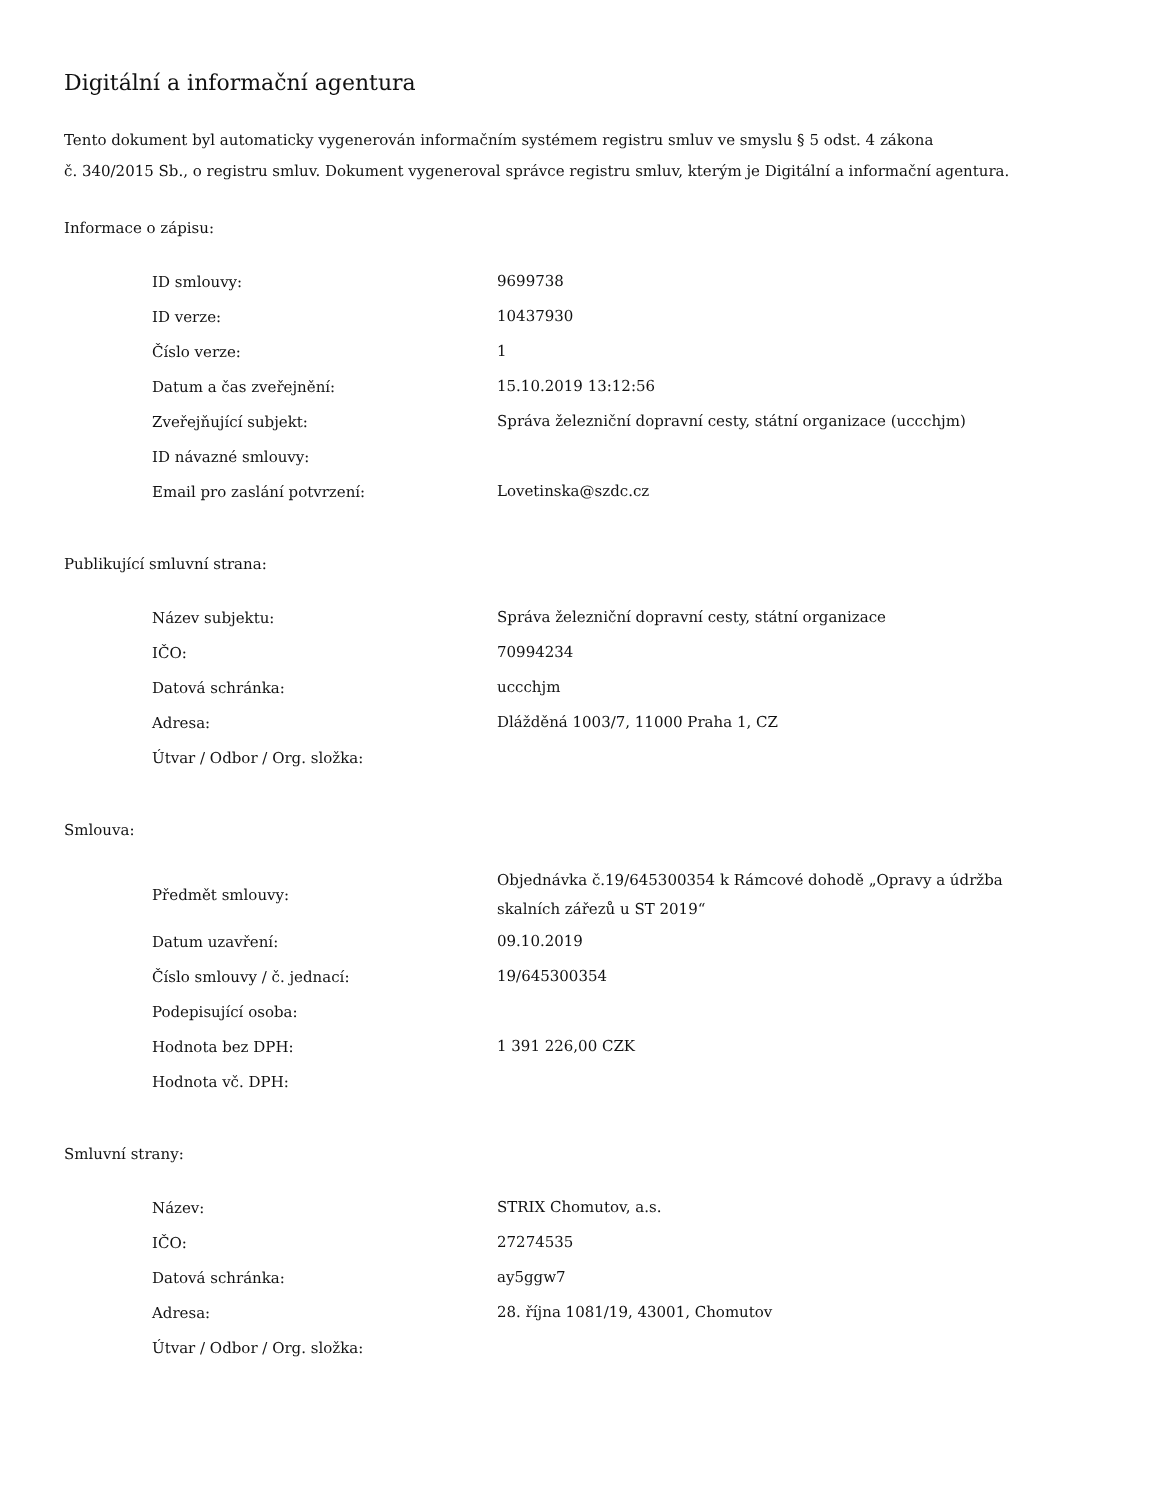Digitální a informační agentura
Tento dokument byl automaticky vygenerován informačním systémem registru smluv ve smyslu § 5 odst. 4 zákona
č. 340/2015 Sb., o registru smluv. Dokument vygeneroval správce registru smluv, kterým je Digitální a informační agentura.
Informace o zápisu:
| ID smlouvy: | 9699738 |
| ID verze: | 10437930 |
| Číslo verze: | 1 |
| Datum a čas zveřejnění: | 15.10.2019 13:12:56 |
| Zveřejňující subjekt: | Správa železniční dopravní cesty, státní organizace (uccchjm) |
| ID návazné smlouvy: | |
| Email pro zaslání potvrzení: | Lovetinska@szdc.cz |
Publikující smluvní strana:
| Název subjektu: | Správa železniční dopravní cesty, státní organizace |
| IČO: | 70994234 |
| Datová schránka: | uccchjm |
| Adresa: | Dlážděná 1003/7, 11000 Praha 1, CZ |
| Útvar / Odbor / Org. složka: | |
Smlouva:
| Předmět smlouvy: | Objednávka č.19/645300354 k Rámcové dohodě „Opravy a údržba skalních zářezů u ST 2019“ |
| Datum uzavření: | 09.10.2019 |
| Číslo smlouvy / č. jednací: | 19/645300354 |
| Podepisující osoba: | |
| Hodnota bez DPH: | 1 391 226,00 CZK |
| Hodnota vč. DPH: | |
Smluvní strany:
| Název: | STRIX Chomutov, a.s. |
| IČO: | 27274535 |
| Datová schránka: | ay5ggw7 |
| Adresa: | 28. října 1081/19, 43001, Chomutov |
| Útvar / Odbor / Org. složka: | |